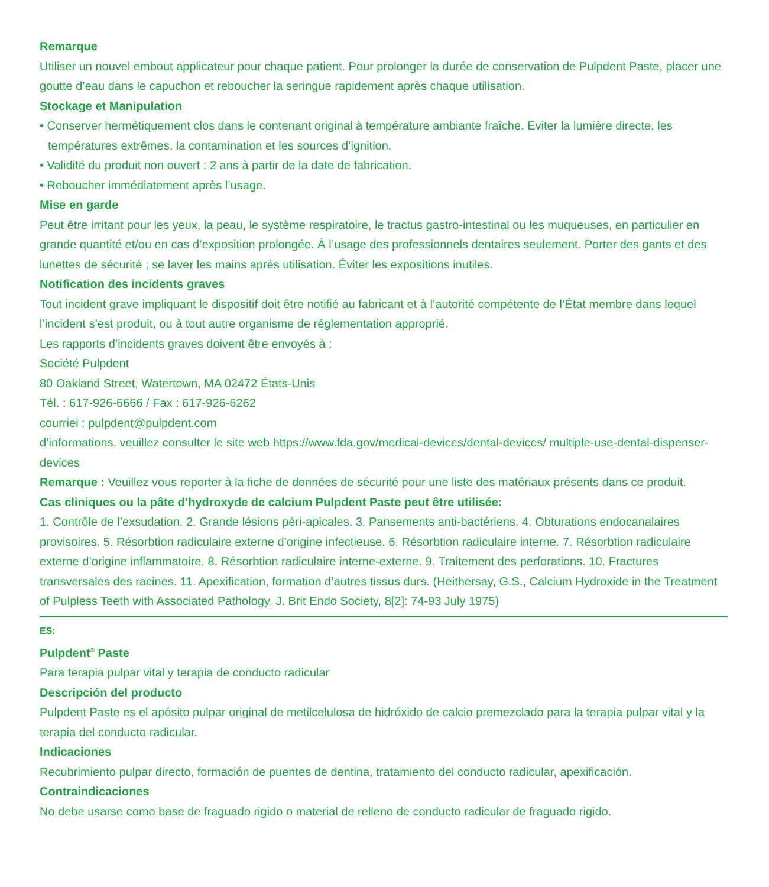Remarque
Utiliser un nouvel embout applicateur pour chaque patient. Pour prolonger la durée de conservation de Pulpdent Paste, placer une goutte d’eau dans le capuchon et reboucher la seringue rapidement après chaque utilisation.
Stockage et Manipulation
• Conserver hermétiquement clos dans le contenant original à température ambiante fraîche. Eviter la lumière directe, les températures extrêmes, la contamination et les sources d’ignition.
• Validité du produit non ouvert : 2 ans à partir de la date de fabrication.
• Reboucher immédiatement après l’usage.
Mise en garde
Peut être irritant pour les yeux, la peau, le système respiratoire, le tractus gastro-intestinal ou les muqueuses, en particulier en grande quantité et/ou en cas d’exposition prolongée. À l’usage des professionnels dentaires seulement. Porter des gants et des lunettes de sécurité ; se laver les mains après utilisation. Éviter les expositions inutiles.
Notification des incidents graves
Tout incident grave impliquant le dispositif doit être notifié au fabricant et à l’autorité compétente de l’État membre dans lequel l’incident s’est produit, ou à tout autre organisme de réglementation approprié.
Les rapports d’incidents graves doivent être envoyés à :
Société Pulpdent
80 Oakland Street, Watertown, MA 02472 États-Unis
Tél. : 617-926-6666 / Fax : 617-926-6262
courriel : pulpdent@pulpdent.com
d’informations, veuillez consulter le site web https://www.fda.gov/medical-devices/dental-devices/ multiple-use-dental-dispenser-devices
Remarque : Veuillez vous reporter à la fiche de données de sécurité pour une liste des matériaux présents dans ce produit.
Cas cliniques ou la pâte d’hydroxyde de calcium Pulpdent Paste peut être utilisée:
1. Contrôle de l’exsudation. 2. Grande lésions péri-apicales. 3. Pansements anti-bactériens. 4. Obturations endocanalaires provisoires. 5. Résorbtion radiculaire externe d’origine infectieuse. 6. Résorbtion radiculaire interne. 7. Résorbtion radiculaire externe d’origine inflammatoire. 8. Résorbtion radiculaire interne-externe. 9. Traitement des perforations. 10. Fractures transversales des racines. 11. Apexification, formation d’autres tissus durs. (Heithersay, G.S., Calcium Hydroxide in the Treatment of Pulpless Teeth with Associated Pathology, J. Brit Endo Society, 8[2]: 74-93 July 1975)
ES:
Pulpdent<sup>®</sup> Paste
Para terapia pulpar vital y terapia de conducto radicular
Descripción del producto
Pulpdent Paste es el apósito pulpar original de metilcelulosa de hidróxido de calcio premezclado para la terapia pulpar vital y la terapia del conducto radicular.
Indicaciones
Recubrimiento pulpar directo, formación de puentes de dentina, tratamiento del conducto radicular, apexificación.
Contraindicaciones
No debe usarse como base de fraguado rigido o material de relleno de conducto radicular de fraguado rigido.